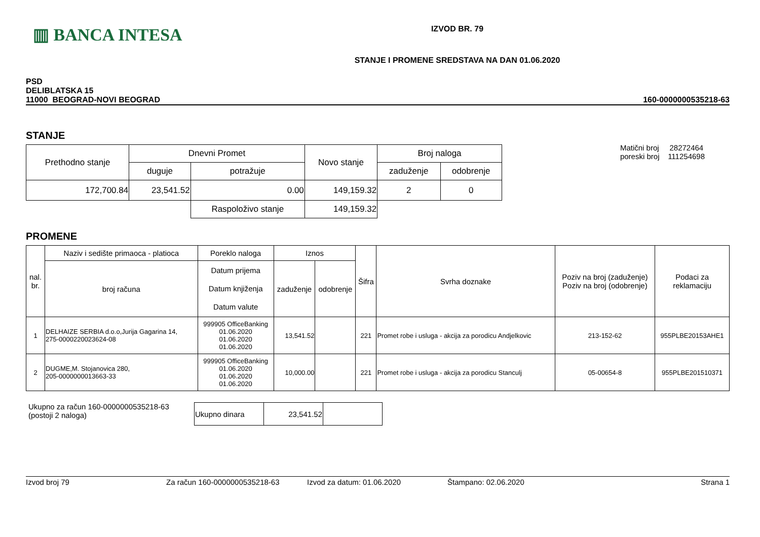▥ BANCA INTESA
IZVOD BR. 79
STANJE I PROMENE SREDSTAVA NA DAN 01.06.2020
PSD
DELIBLATSKA 15
11000 BEOGRAD-NOVI BEOGRAD
160-0000000535218-63
STANJE
| Prethodno stanje | Dnevni Promet | | Novo stanje | Broj naloga | |
| | duguje | potražuje | | zaduženje | odobrenje |
| 172,700.84 | 23,541.52 | 0.00 | 149,159.32 | 2 | 0 |
| | | Raspoloživo stanje | 149,159.32 | | |
Matični broj 28272464
poreski broj 111254698
PROMENE
| nal. br. | Naziv i sedište primaoca - platioca | Poreklo naloga | Iznos | | Šifra | Svrha doznake | Poziv na broj (zaduženje) Poziv na broj (odobrenje) | Podaci za reklamaciju |
| | broj računa | Datum prijema Datum knjiženja Datum valute | zaduženje | odobrenje | | | | |
| 1 | DELHAIZE SERBIA d.o.o,Jurija Gagarina 14, 275-0000220023624-08 | 999905 OfficeBanking 01.06.2020 01.06.2020 01.06.2020 | 13,541.52 | | 221 | Promet robe i usluga - akcija za porodicu Andjelkovic | 213-152-62 | 955PLBE20153AHE1 |
| 2 | DUGME,M. Stojanovica 280, 205-0000000013663-33 | 999905 OfficeBanking 01.06.2020 01.06.2020 01.06.2020 | 10,000.00 | | 221 | Promet robe i usluga - akcija za porodicu Stanculj | 05-00654-8 | 955PLBE201510371 |
Ukupno za račun 160-0000000535218-63
(postoji 2 naloga)
| Ukupno dinara | 23,541.52 | |
Izvod broj 79 Za račun 160-0000000535218-63 Izvod za datum: 01.06.2020 Štampano: 02.06.2020 Strana 1